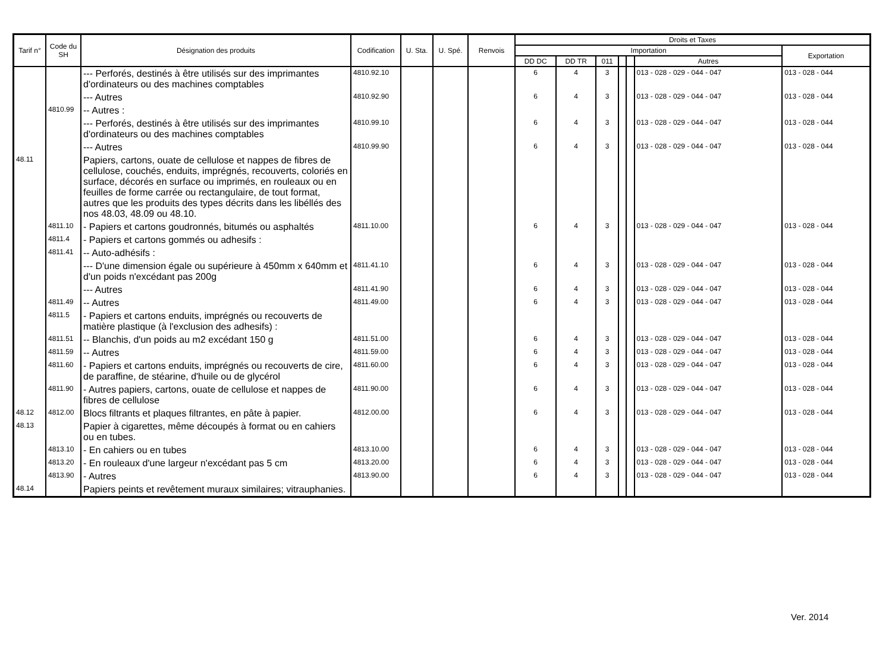| Tarif n° | Code du SH | Désignation des produits | Codification | U. Sta. | U. Spé. | Renvois | Droits et Taxes | | | | | | |
| --- | --- | --- | --- | --- | --- | --- | --- | --- | --- | --- | --- | --- | --- |
| | | | | | | | Importation | | | | | | Exportation |
| | | | | | | | DD DC | DD TR | 011 | | | Autres | |
| | | --- Perforés, destinés à être utilisés sur des imprimantes d'ordinateurs ou des machines comptables | 4810.92.10 | | | | 6 | 4 | 3 | | | 013 - 028 - 029 - 044 - 047 | 013 - 028 - 044 |
| | | --- Autres | 4810.92.90 | | | | 6 | 4 | 3 | | | 013 - 028 - 029 - 044 - 047 | 013 - 028 - 044 |
| | 4810.99 | -- Autres : | | | | | | | | | | | |
| | | --- Perforés, destinés à être utilisés sur des imprimantes d'ordinateurs ou des machines comptables | 4810.99.10 | | | | 6 | 4 | 3 | | | 013 - 028 - 029 - 044 - 047 | 013 - 028 - 044 |
| | | --- Autres | 4810.99.90 | | | | 6 | 4 | 3 | | | 013 - 028 - 029 - 044 - 047 | 013 - 028 - 044 |
| 48.11 | | Papiers, cartons, ouate de cellulose et nappes de fibres de cellulose, couchés, enduits, imprégnés, recouverts, coloriés en surface, décorés en surface ou imprimés, en rouleaux ou en feuilles de forme carrée ou rectangulaire, de tout format, autres que les produits des types décrits dans les libéllés des nos 48.03, 48.09 ou 48.10. | | | | | | | | | | | |
| | 4811.10 | - Papiers et cartons goudronnés, bitumés ou asphaltés | 4811.10.00 | | | | 6 | 4 | 3 | | | 013 - 028 - 029 - 044 - 047 | 013 - 028 - 044 |
| | 4811.4 | - Papiers et cartons gommés ou adhesifs : | | | | | | | | | | | |
| | 4811.41 | -- Auto-adhésifs : | | | | | | | | | | | |
| | | --- D'une dimension égale ou supérieure à 450mm x 640mm et d'un poids n'excédant pas 200g | 4811.41.10 | | | | 6 | 4 | 3 | | | 013 - 028 - 029 - 044 - 047 | 013 - 028 - 044 |
| | | --- Autres | 4811.41.90 | | | | 6 | 4 | 3 | | | 013 - 028 - 029 - 044 - 047 | 013 - 028 - 044 |
| | 4811.49 | -- Autres | 4811.49.00 | | | | 6 | 4 | 3 | | | 013 - 028 - 029 - 044 - 047 | 013 - 028 - 044 |
| | 4811.5 | - Papiers et cartons enduits, imprégnés ou recouverts de matière plastique (à l'exclusion des adhesifs) : | | | | | | | | | | | |
| | 4811.51 | -- Blanchis, d'un poids au m2 excédant 150 g | 4811.51.00 | | | | 6 | 4 | 3 | | | 013 - 028 - 029 - 044 - 047 | 013 - 028 - 044 |
| | 4811.59 | -- Autres | 4811.59.00 | | | | 6 | 4 | 3 | | | 013 - 028 - 029 - 044 - 047 | 013 - 028 - 044 |
| | 4811.60 | - Papiers et cartons enduits, imprégnés ou recouverts de cire, de paraffine, de stéarine, d'huile ou de glycérol | 4811.60.00 | | | | 6 | 4 | 3 | | | 013 - 028 - 029 - 044 - 047 | 013 - 028 - 044 |
| | 4811.90 | - Autres papiers, cartons, ouate de cellulose et nappes de fibres de cellulose | 4811.90.00 | | | | 6 | 4 | 3 | | | 013 - 028 - 029 - 044 - 047 | 013 - 028 - 044 |
| 48.12 | 4812.00 | Blocs filtrants et plaques filtrantes, en pâte à papier. | 4812.00.00 | | | | 6 | 4 | 3 | | | 013 - 028 - 029 - 044 - 047 | 013 - 028 - 044 |
| 48.13 | | Papier à cigarettes, même découpés à format ou en cahiers ou en tubes. | | | | | | | | | | | |
| | 4813.10 | - En cahiers ou en tubes | 4813.10.00 | | | | 6 | 4 | 3 | | | 013 - 028 - 029 - 044 - 047 | 013 - 028 - 044 |
| | 4813.20 | - En rouleaux d'une largeur n'excédant pas 5 cm | 4813.20.00 | | | | 6 | 4 | 3 | | | 013 - 028 - 029 - 044 - 047 | 013 - 028 - 044 |
| | 4813.90 | - Autres | 4813.90.00 | | | | 6 | 4 | 3 | | | 013 - 028 - 029 - 044 - 047 | 013 - 028 - 044 |
| 48.14 | | Papiers peints et revêtement muraux similaires; vitrauphanies. | | | | | | | | | | | |
Ver. 2014